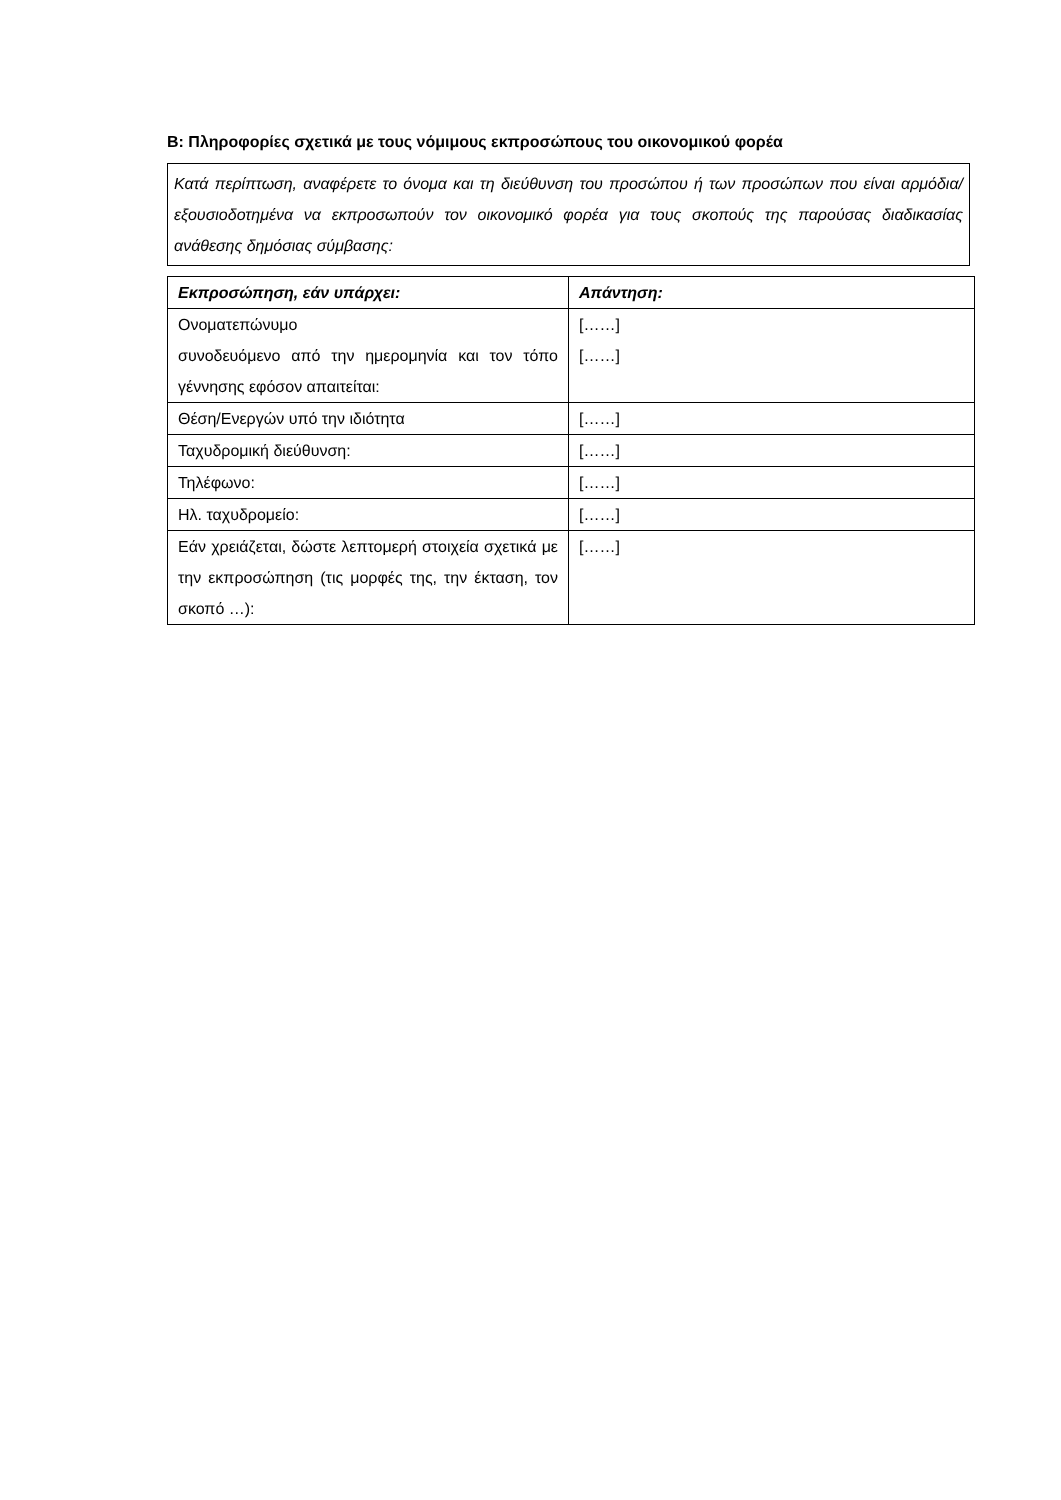B: Πληροφορίες σχετικά με τους νόμιμους εκπροσώπους του οικονομικού φορέα
Κατά περίπτωση, αναφέρετε το όνομα και τη διεύθυνση του προσώπου ή των προσώπων που είναι αρμόδια/εξουσιοδοτημένα να εκπροσωπούν τον οικονομικό φορέα για τους σκοπούς της παρούσας διαδικασίας ανάθεσης δημόσιας σύμβασης:
| Εκπροσώπηση, εάν υπάρχει: | Απάντηση: |
| --- | --- |
| Ονοματεπώνυμο συνοδευόμενο από την ημερομηνία και τον τόπο γέννησης εφόσον απαιτείται: | [……] [……] |
| Θέση/Ενεργών υπό την ιδιότητα | [……] |
| Ταχυδρομική διεύθυνση: | [……] |
| Τηλέφωνο: | [……] |
| Ηλ. ταχυδρομείο: | [……] |
| Εάν χρειάζεται, δώστε λεπτομερή στοιχεία σχετικά με την εκπροσώπηση (τις μορφές της, την έκταση, τον σκοπό …): | [……] |